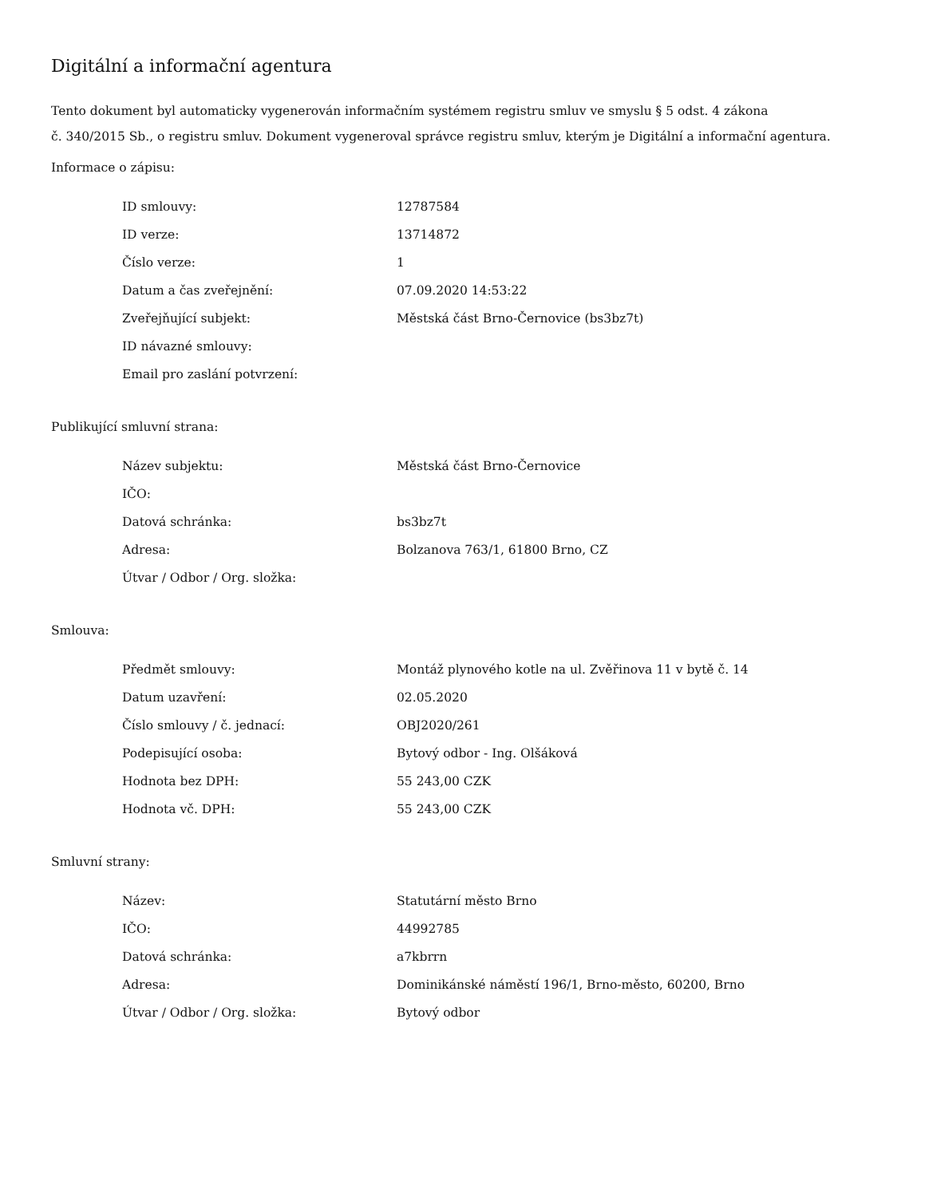Digitální a informační agentura
Tento dokument byl automaticky vygenerován informačním systémem registru smluv ve smyslu § 5 odst. 4 zákona
č. 340/2015 Sb., o registru smluv. Dokument vygeneroval správce registru smluv, kterým je Digitální a informační agentura.
Informace o zápisu:
| ID smlouvy: | 12787584 |
| ID verze: | 13714872 |
| Číslo verze: | 1 |
| Datum a čas zveřejnění: | 07.09.2020 14:53:22 |
| Zveřejňující subjekt: | Městská část Brno-Černovice (bs3bz7t) |
| ID návazné smlouvy: | |
| Email pro zaslání potvrzení: | |
Publikující smluvní strana:
| Název subjektu: | Městská část Brno-Černovice |
| IČO: | |
| Datová schránka: | bs3bz7t |
| Adresa: | Bolzanova 763/1, 61800 Brno, CZ |
| Útvar / Odbor / Org. složka: | |
Smlouva:
| Předmět smlouvy: | Montáž plynového kotle na ul. Zvěřinova 11 v bytě č. 14 |
| Datum uzavření: | 02.05.2020 |
| Číslo smlouvy / č. jednací: | OBJ2020/261 |
| Podepisující osoba: | Bytový odbor - Ing. Olšáková |
| Hodnota bez DPH: | 55 243,00 CZK |
| Hodnota vč. DPH: | 55 243,00 CZK |
Smluvní strany:
| Název: | Statutární město Brno |
| IČO: | 44992785 |
| Datová schránka: | a7kbrrn |
| Adresa: | Dominikánské náměstí 196/1, Brno-město, 60200, Brno |
| Útvar / Odbor / Org. složka: | Bytový odbor |